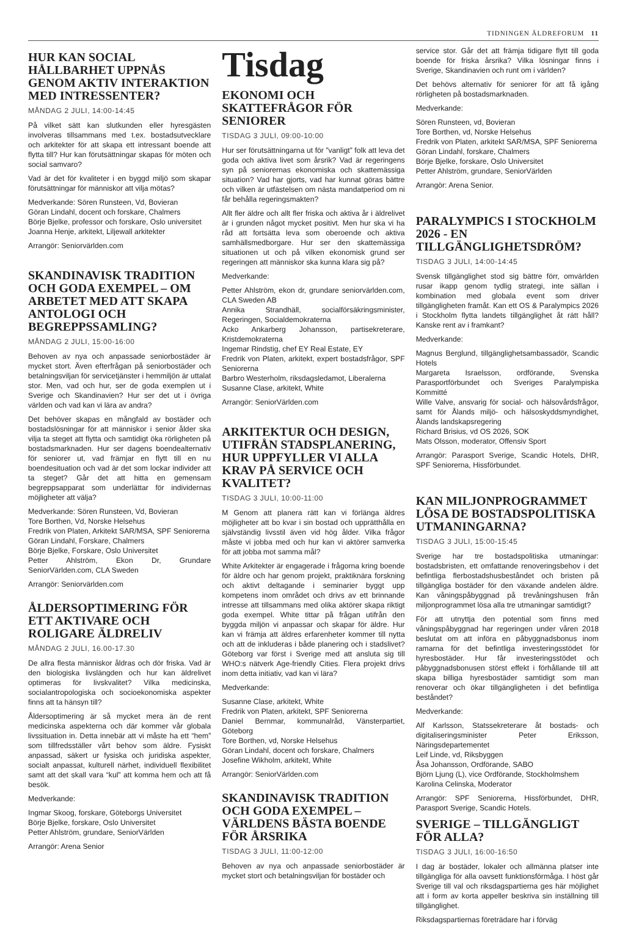TIDNINGEN ÄLDREFORUM 11
HUR KAN SOCIAL HÅLLBARHET UPPNÅS GENOM AKTIV INTERAKTION MED INTRESSENTER?
MÅNDAG 2 JULI, 14:00-14:45
På vilket sätt kan slutkunden eller hyresgästen involveras tillsammans med t.ex. bostadsutvecklare och arkitekter för att skapa ett intressant boende att flytta till? Hur kan förutsättningar skapas för möten och social samvaro?
Vad är det för kvaliteter i en byggd miljö som skapar förutsättningar för människor att vilja mötas?
Medverkande: Sören Runsteen, Vd, Bovieran
Göran Lindahl, docent och forskare, Chalmers
Börje Bjelke, professor och forskare, Oslo universitet
Joanna Henje, arkitekt, Liljewall arkitekter
Arrangör: Seniorvärlden.com
SKANDINAVISK TRADITION OCH GODA EXEMPEL – OM ARBETET MED ATT SKAPA ANTOLOGI OCH BEGREPPSSAMLING?
MÅNDAG 2 JULI, 15:00-16:00
Behoven av nya och anpassade seniorbostäder är mycket stort. Även efterfrågan på seniorbostäder och betalningsviljan för servicetjänster i hemmiljön är uttalat stor. Men, vad och hur, ser de goda exemplen ut i Sverige och Skandinavien? Hur ser det ut i övriga världen och vad kan vi lära av andra?
Det behöver skapas en mångfald av bostäder och bostadslösningar för att människor i senior ålder ska vilja ta steget att flytta och samtidigt öka rörligheten på bostadsmarknaden. Hur ser dagens boendealternativ för seniorer ut, vad främjar en flytt till en nu boendesituation och vad är det som lockar individer att ta steget? Går det att hitta en gemensam begreppsapparat som underlättar för individernas möjligheter att välja?
Medverkande: Sören Runsteen, Vd, Bovieran
Tore Borthen, Vd, Norske Helsehus
Fredrik von Platen, Arkitekt SAR/MSA, SPF Seniorerna
Göran Lindahl, Forskare, Chalmers
Börje Bjelke, Forskare, Oslo Universitet
Petter Ahlström, Ekon Dr, Grundare SeniorVärlden.com, CLA Sweden
Arrangör: Seniorvärlden.com
ÅLDERSOPTIMERING FÖR ETT AKTIVARE OCH ROLIGARE ÄLDRELIV
MÅNDAG 2 JULI, 16.00-17.30
De allra flesta människor åldras och dör friska. Vad är den biologiska livslängden och hur kan äldrelivet optimeras för livskvalitet? Vilka medicinska, socialantropologiska och socioekonomiska aspekter finns att ta hänsyn till?
Åldersoptimering är så mycket mera än de rent medicinska aspekterna och där kommer vår globala livssituation in. Detta innebär att vi måste ha ett “hem” som tillfredsställer vårt behov som äldre. Fysiskt anpassad, säkert ur fysiska och juridiska aspekter, socialt anpassat, kulturell närhet, individuell flexibilitet samt att det skall vara “kul” att komma hem och att få besök.
Medverkande:
Ingmar Skoog, forskare, Göteborgs Universitet
Börje Bjelke, forskare, Oslo Universitet
Petter Ahlström, grundare, SeniorVärlden
Arrangör: Arena Senior
Tisdag
EKONOMI OCH SKATTEFRÅGOR FÖR SENIORER
TISDAG 3 JULI, 09:00-10:00
Hur ser förutsättningarna ut för ”vanligt” folk att leva det goda och aktiva livet som årsrik? Vad är regeringens syn på seniorernas ekonomiska och skattemässiga situation? Vad har gjorts, vad har kunnat göras bättre och vilken är utfästelsen om nästa mandatperiod om ni får behålla regeringsmakten?
Allt fler äldre och allt fler friska och aktiva år i äldrelivet är i grunden något mycket positivt. Men hur ska vi ha råd att fortsätta leva som oberoende och aktiva samhällsmedborgare. Hur ser den skattemässiga situationen ut och på vilken ekonomisk grund ser regeringen att människor ska kunna klara sig på?
Medverkande:
Petter Ahlström, ekon dr, grundare seniorvärlden.com, CLA Sweden AB
Annika Strandhäll, socialförsäkringsminister, Regeringen, Socialdemokraterna
Acko Ankarberg Johansson, partisekreterare, Kristdemokraterna
Ingemar Rindstig, chef EY Real Estate, EY
Fredrik von Platen, arkitekt, expert bostadsfrågor, SPF Seniorerna
Barbro Westerholm, riksdagsledamot, Liberalerna
Susanne Clase, arkitekt, White
Arrangör: SeniorVärlden.com
ARKITEKTUR OCH DESIGN, UTIFRÅN STADSPLANERING, HUR UPPFYLLER VI ALLA KRAV PÅ SERVICE OCH KVALITET?
TISDAG 3 JULI, 10:00-11:00
M Genom att planera rätt kan vi förlänga äldres möjligheter att bo kvar i sin bostad och upprätthålla en självständig livsstil även vid hög ålder. Vilka frågor måste vi jobba med och hur kan vi aktörer samverka för att jobba mot samma mål?
White Arkitekter är engagerade i frågorna kring boende för äldre och har genom projekt, praktiknära forskning och aktivt deltagande i seminarier byggt upp kompetens inom området och drivs av ett brinnande intresse att tillsammans med olika aktörer skapa riktigt goda exempel. White tittar på frågan utifrån den byggda miljön vi anpassar och skapar för äldre. Hur kan vi främja att äldres erfarenheter kommer till nytta och att de inkluderas i både planering och i stadslivet? Göteborg var först i Sverige med att ansluta sig till WHO:s nätverk Age-friendly Cities. Flera projekt drivs inom detta initiativ, vad kan vi lära?
Medverkande:
Susanne Clase, arkitekt, White
Fredrik von Platen, arkitekt, SPF Seniorerna
Daniel Bernmar, kommunalråd, Vänsterpartiet, Göteborg
Tore Borthen, vd, Norske Helsehus
Göran Lindahl, docent och forskare, Chalmers
Josefine Wikholm, arkitekt, White
Arrangör: SeniorVärlden.com
SKANDINAVISK TRADITION OCH GODA EXEMPEL – VÄRLDENS BÄSTA BOENDE FÖR ÅRSRIKA
TISDAG 3 JULI, 11:00-12:00
Behoven av nya och anpassade seniorbostäder är mycket stort och betalningsviljan för bostäder och
service stor. Går det att främja tidigare flytt till goda boende för friska årsrika? Vilka lösningar finns i Sverige, Skandinavien och runt om i världen?
Det behövs alternativ för seniorer för att få igång rörligheten på bostadsmarknaden.
Medverkande:
Sören Runsteen, vd, Bovieran
Tore Borthen, vd, Norske Helsehus
Fredrik von Platen, arkitekt SAR/MSA, SPF Seniorerna
Göran Lindahl, forskare, Chalmers
Börje Bjelke, forskare, Oslo Universitet
Petter Ahlström, grundare, SeniorVärlden
Arrangör: Arena Senior.
PARALYMPICS I STOCKHOLM 2026 - EN TILLGÄNGLIGHETSDRÖM?
TISDAG 3 JULI, 14:00-14:45
Svensk tillgänglighet stod sig bättre förr, omvärlden rusar ikapp genom tydlig strategi, inte sällan i kombination med globala event som driver tillgängligheten framåt. Kan ett OS & Paralympics 2026 i Stockholm flytta landets tillgänglighet åt rätt håll? Kanske rent av i framkant?
Medverkande:
Magnus Berglund, tillgänglighetsambassadör, Scandic Hotels
Margareta Israelsson, ordförande, Svenska Parasportförbundet och Sveriges Paralympiska Kommitté
Wille Valve, ansvarig för social- och hälsovårdsfrågor, samt för Ålands miljö- och hälsoskyddsmyndighet, Ålands landskapsregering
Richard Brisius, vd OS 2026, SOK
Mats Olsson, moderator, Offensiv Sport
Arrangör: Parasport Sverige, Scandic Hotels, DHR, SPF Seniorerna, Hissförbundet.
KAN MILJONPROGRAMMET LÖSA DE BOSTADSPOLITISKA UTMANINGARNA?
TISDAG 3 JULI, 15:00-15:45
Sverige har tre bostadspolitiska utmaningar: bostadsbristen, ett omfattande renoveringsbehov i det befintliga flerbostadshusbeståndet och bristen på tillgängliga bostäder för den växande andelen äldre. Kan våningspåbyggnad på trevåningshusen från miljonprogrammet lösa alla tre utmaningar samtidigt?
För att utnyttja den potential som finns med våningspåbyggnad har regeringen under våren 2018 beslutat om att införa en påbyggnadsbonus inom ramarna för det befintliga investeringsstödet för hyresbostäder. Hur får investeringsstödet och påbyggnadsbonusen störst effekt i förhållande till att skapa billiga hyresbostäder samtidigt som man renoverar och ökar tillgängligheten i det befintliga beståndet?
Medverkande:
Alf Karlsson, Statssekreterare åt bostads- och digitaliseringsminister Peter Eriksson, Näringsdepartementet
Leif Linde, vd, Riksbyggen
Åsa Johansson, Ordförande, SABO
Björn Ljung (L), vice Ordförande, Stockholmshem
Karolina Celinska, Moderator
Arrangör: SPF Seniorerna, Hissförbundet, DHR, Parasport Sverige, Scandic Hotels.
SVERIGE – TILLGÄNGLIGT FÖR ALLA?
TISDAG 3 JULI, 16:00-16:50
I dag är bostäder, lokaler och allmänna platser inte tillgängliga för alla oavsett funktionsförmåga. I höst går Sverige till val och riksdagspartierna ges här möjlighet att i form av korta appeller beskriva sin inställning till tillgänglighet.
Riksdagspartiernas företrädare har i förväg